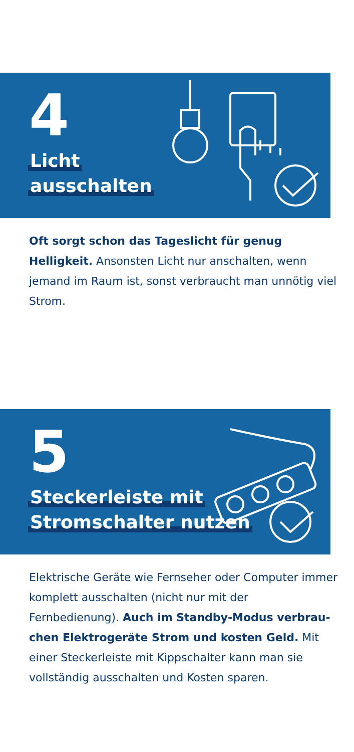4
Licht
ausschalten
Oft sorgt schon das Tageslicht für genug Helligkeit. Ansonsten Licht nur anschalten, wenn jemand im Raum ist, sonst verbraucht man unnötig viel Strom.
5
Steckerleiste mit
Stromschalter nutzen
Elektrische Geräte wie Fernseher oder Computer immer komplett ausschalten (nicht nur mit der Fernbedienung). Auch im Standby-Modus verbrau­chen Elektrogeräte Strom und kosten Geld. Mit einer Steckerleiste mit Kippschalter kann man sie vollständig ausschalten und Kosten sparen.